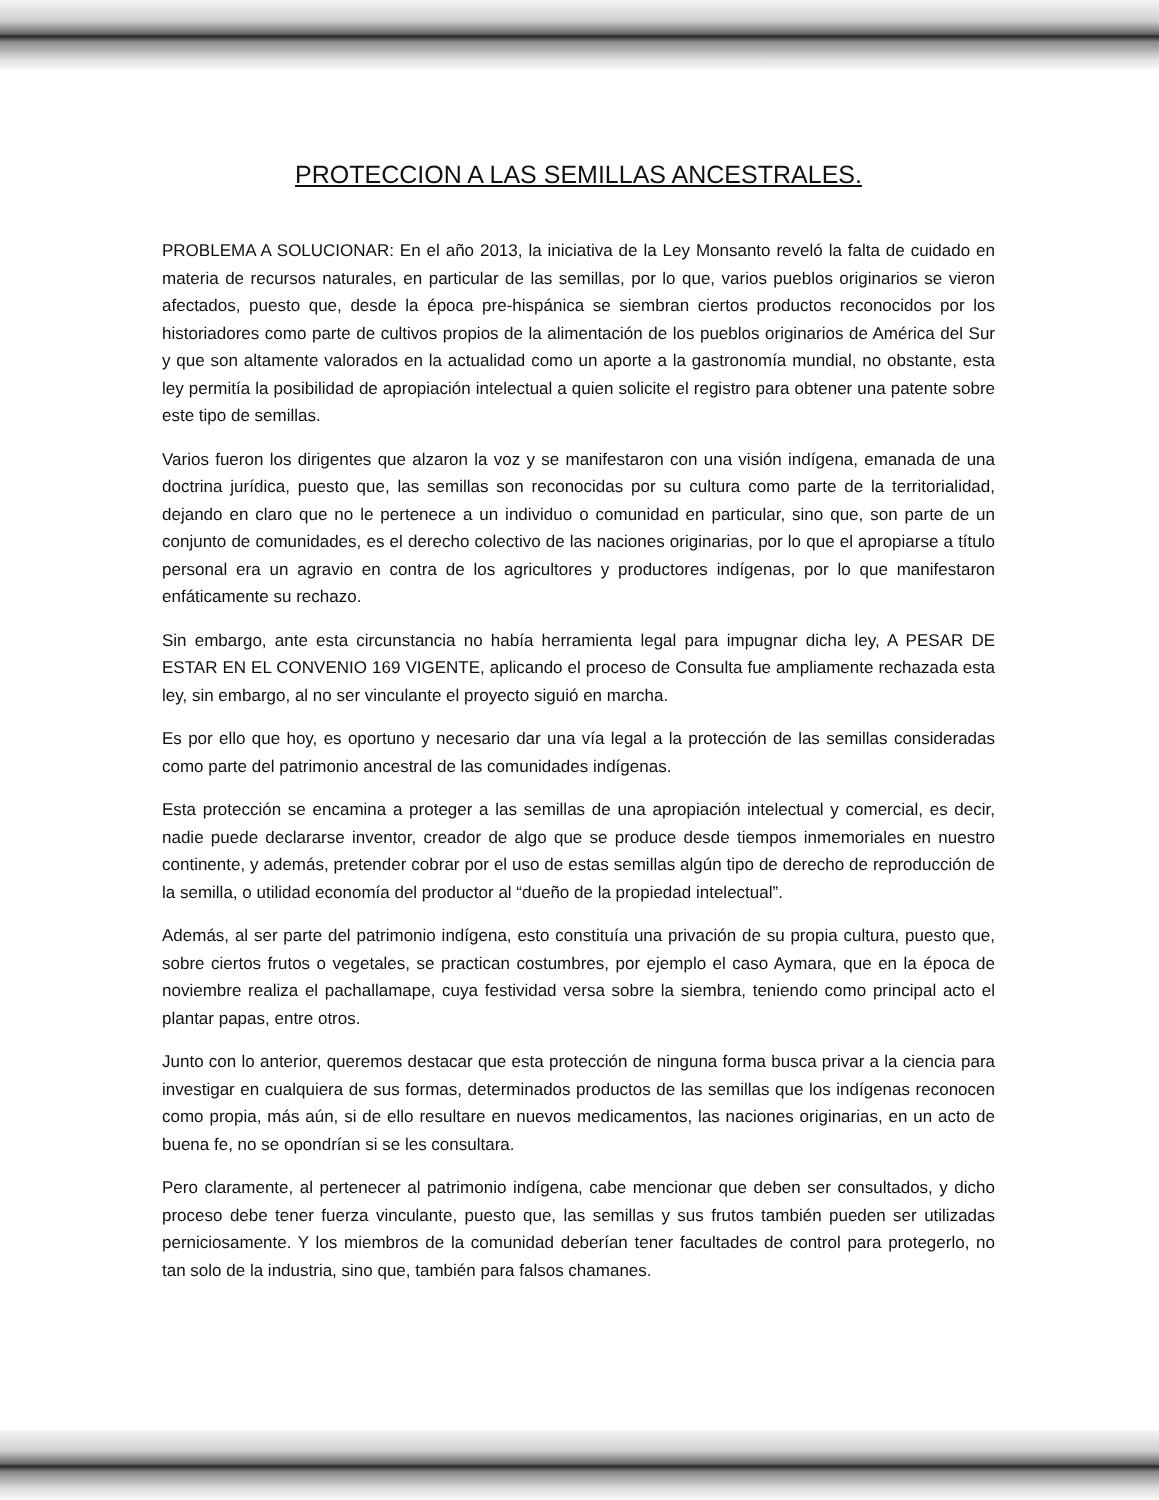PROTECCION A LAS SEMILLAS ANCESTRALES.
PROBLEMA A SOLUCIONAR: En el año 2013, la iniciativa de la Ley Monsanto reveló la falta de cuidado en materia de recursos naturales, en particular de las semillas, por lo que, varios pueblos originarios se vieron afectados, puesto que, desde la época pre-hispánica se siembran ciertos productos reconocidos por los historiadores como parte de cultivos propios de la alimentación de los pueblos originarios de América del Sur y que son altamente valorados en la actualidad como un aporte a la gastronomía mundial, no obstante, esta ley permitía la posibilidad de apropiación intelectual a quien solicite el registro para obtener una patente sobre este tipo de semillas.
Varios fueron los dirigentes que alzaron la voz y se manifestaron con una visión indígena, emanada de una doctrina jurídica, puesto que, las semillas son reconocidas por su cultura como parte de la territorialidad, dejando en claro que no le pertenece a un individuo o comunidad en particular, sino que, son parte de un conjunto de comunidades, es el derecho colectivo de las naciones originarias, por lo que el apropiarse a título personal era un agravio en contra de los agricultores y productores indígenas, por lo que manifestaron enfáticamente su rechazo.
Sin embargo, ante esta circunstancia no había herramienta legal para impugnar dicha ley, A PESAR DE ESTAR EN EL CONVENIO 169 VIGENTE, aplicando el proceso de Consulta fue ampliamente rechazada esta ley, sin embargo, al no ser vinculante el proyecto siguió en marcha.
Es por ello que hoy, es oportuno y necesario dar una vía legal a la protección de las semillas consideradas como parte del patrimonio ancestral de las comunidades indígenas.
Esta protección se encamina a proteger a las semillas de una apropiación intelectual y comercial, es decir, nadie puede declararse inventor, creador de algo que se produce desde tiempos inmemoriales en nuestro continente, y además, pretender cobrar por el uso de estas semillas algún tipo de derecho de reproducción de la semilla, o utilidad economía del productor al “dueño de la propiedad intelectual”.
Además, al ser parte del patrimonio indígena, esto constituía una privación de su propia cultura, puesto que, sobre ciertos frutos o vegetales, se practican costumbres, por ejemplo el caso Aymara, que en la época de noviembre realiza el pachallamape, cuya festividad versa sobre la siembra, teniendo como principal acto el plantar papas, entre otros.
Junto con lo anterior, queremos destacar que esta protección de ninguna forma busca privar a la ciencia para investigar en cualquiera de sus formas, determinados productos de las semillas que los indígenas reconocen como propia, más aún, si de ello resultare en nuevos medicamentos, las naciones originarias, en un acto de buena fe, no se opondrían si se les consultara.
Pero claramente, al pertenecer al patrimonio indígena, cabe mencionar que deben ser consultados, y dicho proceso debe tener fuerza vinculante, puesto que, las semillas y sus frutos también pueden ser utilizadas perniciosamente. Y los miembros de la comunidad deberían tener facultades de control para protegerlo, no tan solo de la industria, sino que, también para falsos chamanes.